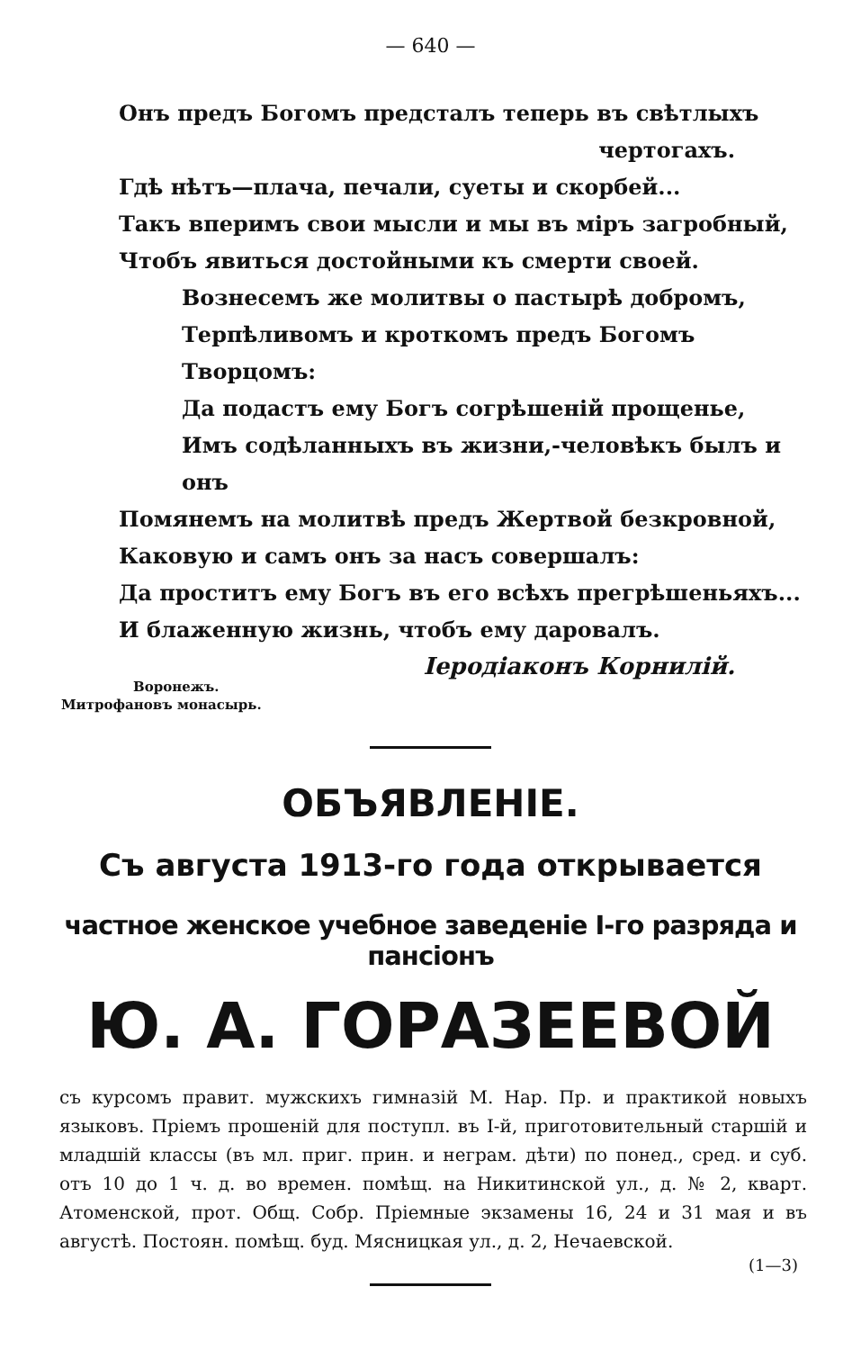— 640 —
Онъ предъ Богомъ предсталъ теперь въ свѣтлыхъ
чертогахъ.
Гдѣ нѣтъ—плача, печали, суеты и скорбей...
Такъ вперимъ свои мысли и мы въ міръ загробный,
Чтобъ явиться достойными къ смерти своей.
Вознесемъ же молитвы о пастырѣ добромъ,
Терпѣливомъ и кроткомъ предъ Богомъ Творцомъ:
Да подастъ ему Богъ согрѣшеній прощенье,
Имъ содѣланныхъ въ жизни,-человѣкъ былъ и онъ
Помянемъ на молитвѣ предъ Жертвой безкровной,
Каковую и самъ онъ за насъ совершалъ:
Да проститъ ему Богъ въ его всѣхъ прегрѣшеньяхъ...
И блаженную жизнь, чтобъ ему даровалъ.
Іеродіаконъ Корнилій.
Воронежъ.
Митрофановъ монасырь.
ОБЪЯВЛЕНІЕ.
Съ августа 1913-го года открывается
частное женское учебное заведеніе І-го разряда и пансіонъ
Ю. А. ГОРАЗЕЕВОЙ
съ курсомъ правит. мужскихъ гимназій М. Нар. Пр. и практикой новыхъ языковъ. Пріемъ прошеній для поступл. въ І-й, приготовительный старшій и младшій классы (въ мл. приг. прин. и неграм. дѣти) по понед., сред. и суб. отъ 10 до 1 ч. д. во времен. помѣщ. на Никитинской ул., д. № 2, кварт. Атоменской, прот. Общ. Собр. Пріемные экзамены 16, 24 и 31 мая и въ августѣ. Постоян. помѣщ. буд. Мясницкая ул., д. 2, Нечаевской.
(1—3)